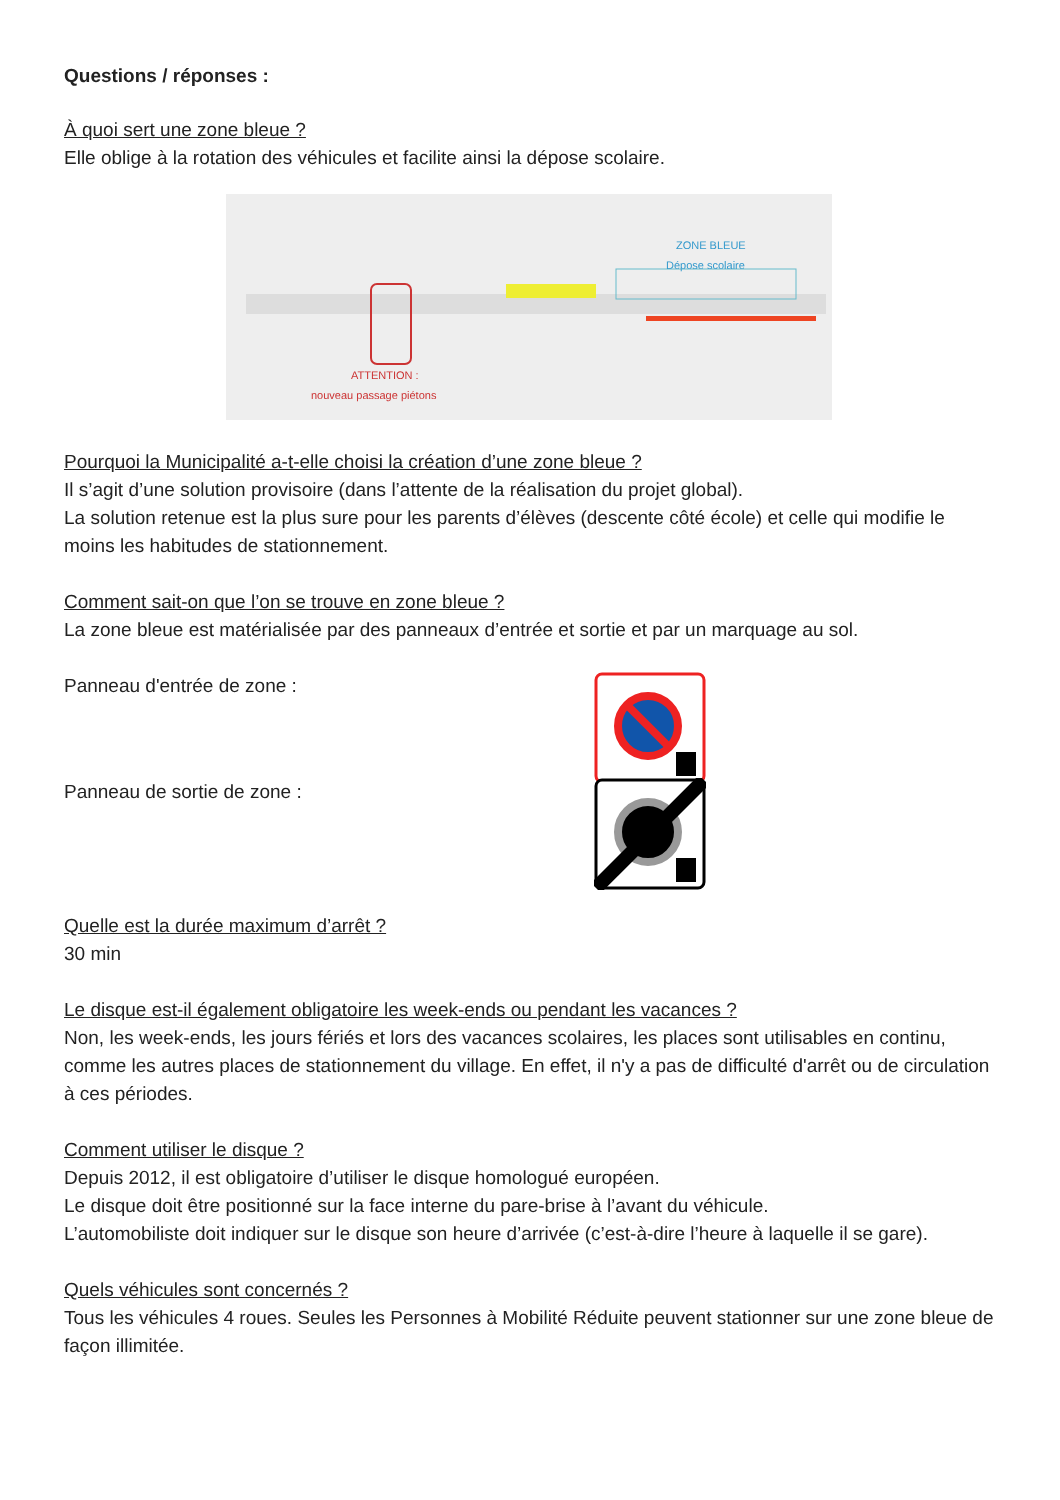Questions / réponses :
À quoi sert une zone bleue ?
Elle oblige à la rotation des véhicules et facilite ainsi la dépose scolaire.
ZONE BLEUE
Dépose scolaire
ATTENTION :
nouveau passage piétons
Pourquoi la Municipalité a-t-elle choisi la création d’une zone bleue ?
Il s’agit d’une solution provisoire (dans l’attente de la réalisation du projet global).
La solution retenue est la plus sure pour les parents d’élèves (descente côté école) et celle qui modifie le moins les habitudes de stationnement.
Comment sait-on que l’on se trouve en zone bleue ?
La zone bleue est matérialisée par des panneaux d’entrée et sortie et par un marquage au sol.
Panneau d'entrée de zone :
Panneau de sortie de zone :
Quelle est la durée maximum d’arrêt ?
30 min
Le disque est-il également obligatoire les week-ends ou pendant les vacances ?
Non, les week-ends, les jours fériés et lors des vacances scolaires, les places sont utilisables en continu, comme les autres places de stationnement du village. En effet, il n'y a pas de difficulté d'arrêt ou de circulation à ces périodes.
Comment utiliser le disque ?
Depuis 2012, il est obligatoire d’utiliser le disque homologué européen.
Le disque doit être positionné sur la face interne du pare-brise à l’avant du véhicule.
L’automobiliste doit indiquer sur le disque son heure d’arrivée (c’est-à-dire l’heure à laquelle il se gare).
Quels véhicules sont concernés ?
Tous les véhicules 4 roues. Seules les Personnes à Mobilité Réduite peuvent stationner sur une zone bleue de façon illimitée.